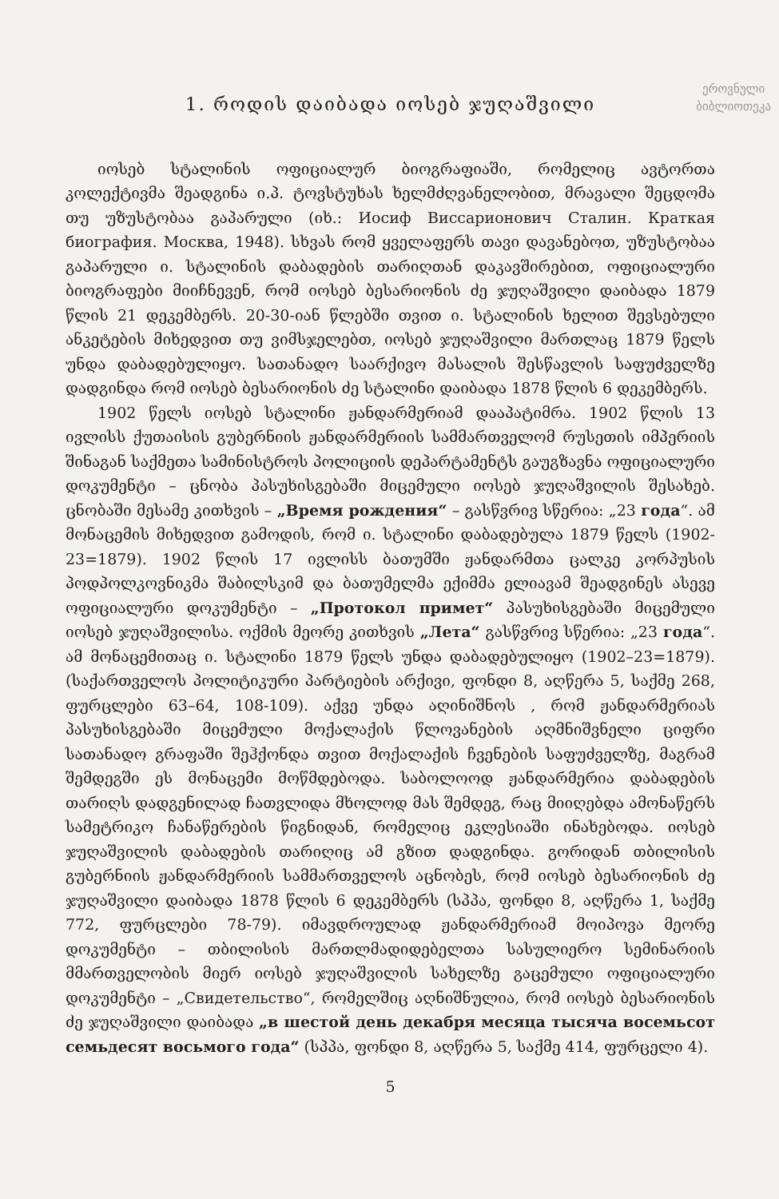ეროვნული
ბიბლიოთეკა
1. როდის დაიბადა იოსებ ჯუღაშვილი
იოსებ სტალინის ოფიციალურ ბიოგრაფიაში, რომელიც ავტორთა კოლექტივმა შეადგინა ი.პ. ტოვსტუხას ხელმძღვანელობით, მრავალი შეცდომა თუ უზუსტობაა გაპარული (იხ.: Иосиф Виссарионович Сталин. Краткая биография. Москва, 1948). სხვას რომ ყველაფერს თავი დავანებოთ, უზუსტობაა გაპარული ი. სტალინის დაბადების თარიღთან დაკავშირებით, ოფიციალური ბიოგრაფები მიიჩნევენ, რომ იოსებ ბესარიონის ძე ჯუღაშვილი დაიბადა 1879 წლის 21 დეკემბერს. 20-30-იან წლებში თვით ი. სტალინის ხელით შევსებული ანკეტების მიხედვით თუ ვიმსჯელებთ, იოსებ ჯუღაშვილი მართლაც 1879 წელს უნდა დაბადებულიყო. სათანადო საარქივო მასალის შესწავლის საფუძველზე დადგინდა რომ იოსებ ბესარიონის ძე სტალინი დაიბადა 1878 წლის 6 დეკემბერს.
1902 წელს იოსებ სტალინი ჟანდარმერიამ დააპატიმრა. 1902 წლის 13 ივლისს ქუთაისის გუბერნიის ჟანდარმერიის სამმართველომ რუსეთის იმპერიის შინაგან საქმეთა სამინისტროს პოლიციის დეპარტამენტს გაუგზავნა ოფიციალური დოკუმენტი – ცნობა პასუხისგებაში მიცემული იოსებ ჯუღაშვილის შესახებ. ცნობაში მესამე კითხვის – „Время рождения“ – გასწვრივ სწერია: „23 года“. ამ მონაცემის მიხედვით გამოდის, რომ ი. სტალინი დაბადებულა 1879 წელს (1902-23=1879). 1902 წლის 17 ივლისს ბათუმში ჟანდარმთა ცალკე კორპუსის პოდპოლკოვნიკმა შაბილსკიმ და ბათუმელმა ექიმმა ელიავამ შეადგინეს ასევე ოფიციალური დოკუმენტი – „Протокол примет“ პასუხისგებაში მიცემული იოსებ ჯუღაშვილისა. ოქმის მეორე კითხვის „Лета“ გასწვრივ სწერია: „23 года“. ამ მონაცემითაც ი. სტალინი 1879 წელს უნდა დაბადებულიყო (1902–23=1879). (საქართველოს პოლიტიკური პარტიების არქივი, ფონდი 8, აღწერა 5, საქმე 268, ფურცლები 63–64, 108-109). აქვე უნდა აღინიშნოს , რომ ჟანდარმერიას პასუხისგებაში მიცემული მოქალაქის წლოვანების აღმნიშვნელი ციფრი სათანადო გრაფაში შეჰქონდა თვით მოქალაქის ჩვენების საფუძველზე, მაგრამ შემდეგში ეს მონაცემი მოწმდებოდა. საბოლოოდ ჟანდარმერია დაბადების თარიღს დადგენილად ჩათვლიდა მხოლოდ მას შემდეგ, რაც მიიღებდა ამონაწერს სამეტრიკო ჩანაწერების წიგნიდან, რომელიც ეკლესიაში ინახებოდა. იოსებ ჯუღაშვილის დაბადების თარიღიც ამ გზით დადგინდა. გორიდან თბილისის გუბერნიის ჟანდარმერიის სამმართველოს აცნობეს, რომ იოსებ ბესარიონის ძე ჯუღაშვილი დაიბადა 1878 წლის 6 დეკემბერს (სპპა, ფონდი 8, აღწერა 1, საქმე 772, ფურცლები 78-79). იმავდროულად ჟანდარმერიამ მოიპოვა მეორე დოკუმენტი – თბილისის მართლმადიდებელთა სასულიერო სემინარიის მმართველობის მიერ იოსებ ჯუღაშვილის სახელზე გაცემული ოფიციალური დოკუმენტი – „Свидетельство“, რომელშიც აღნიშნულია, რომ იოსებ ბესარიონის ძე ჯუღაშვილი დაიბადა „в шестой день декабря месяца тысяча восемьсот семьдесят восьмого года“ (სპპა, ფონდი 8, აღწერა 5, საქმე 414, ფურცელი 4).
5